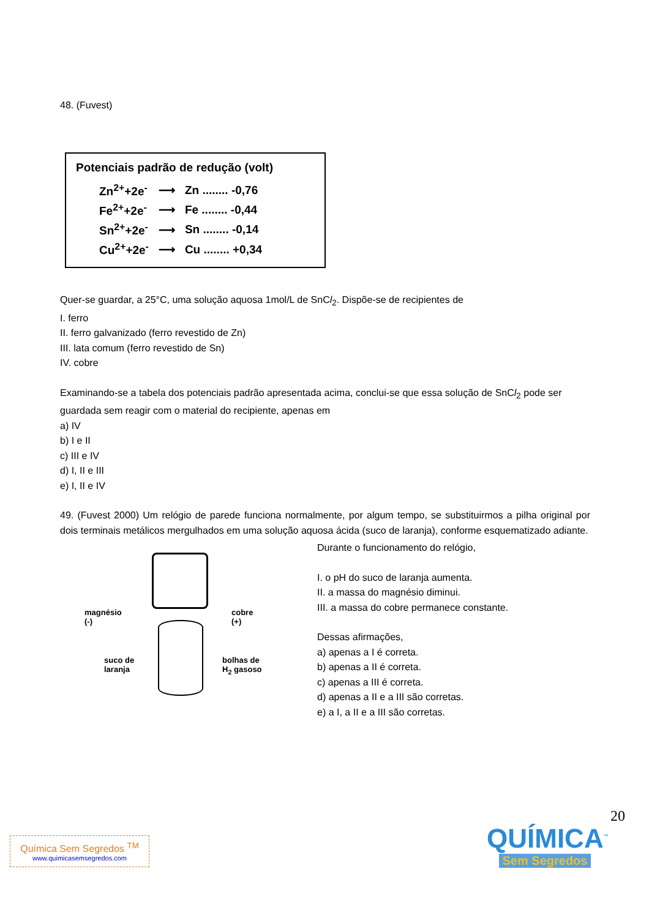48. (Fuvest)
Potenciais padrão de redução (volt)
| Zn<sup>2+</sup>+2e<sup>-</sup> | ⟶ | Zn ........ -0,76 |
| Fe<sup>2+</sup>+2e<sup>-</sup> | ⟶ | Fe ........ -0,44 |
| Sn<sup>2+</sup>+2e<sup>-</sup> | ⟶ | Sn ........ -0,14 |
| Cu<sup>2+</sup>+2e<sup>-</sup> | ⟶ | Cu ........ +0,34 |
Quer-se guardar, a 25°C, uma solução aquosa 1mol/L de SnCl<sub>2</sub>. Dispõe-se de recipientes de
I. ferro
II. ferro galvanizado (ferro revestido de Zn)
III. lata comum (ferro revestido de Sn)
IV. cobre
Examinando-se a tabela dos potenciais padrão apresentada acima, conclui-se que essa solução de SnCl<sub>2</sub> pode ser guardada sem reagir com o material do recipiente, apenas em
a) IV
b) I e II
c) III e IV
d) I, II e III
e) I, II e IV
49. (Fuvest 2000) Um relógio de parede funciona normalmente, por algum tempo, se substituirmos a pilha original por dois terminais metálicos mergulhados em uma solução aquosa ácida (suco de laranja), conforme esquematizado adiante.
magnésio
(-)
cobre
(+)
suco de
laranja
bolhas de
H<sub>2</sub> gasoso
Durante o funcionamento do relógio,
I. o pH do suco de laranja aumenta.
II. a massa do magnésio diminui.
III. a massa do cobre permanece constante.
Dessas afirmações,
a) apenas a I é correta.
b) apenas a II é correta.
c) apenas a III é correta.
d) apenas a II e a III são corretas.
e) a I, a II e a III são corretas.
20
Química Sem Segredos <sup>TM</sup>
www.quimicasemsegredos.com
QUÍMICA<sup>™</sup>
Sem Segredos